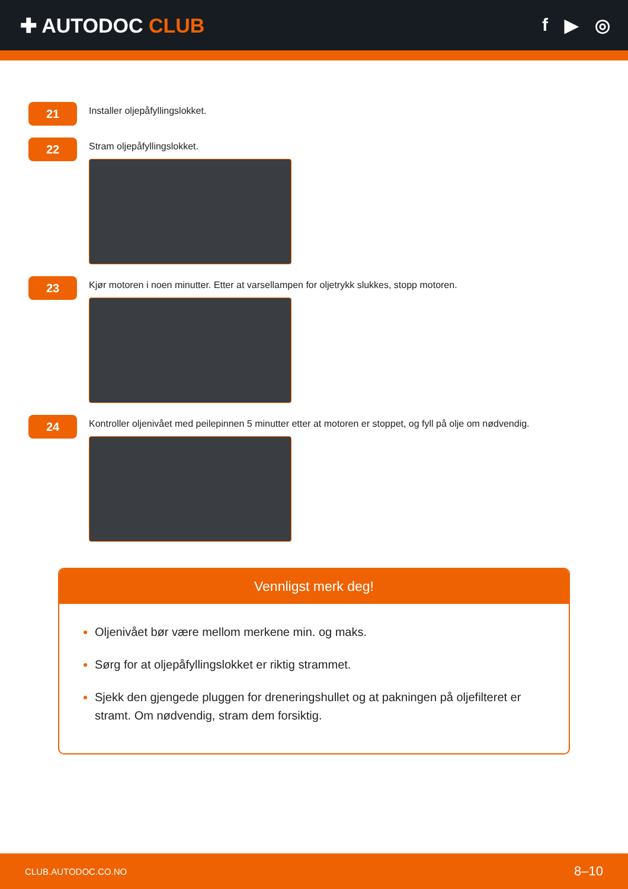✚ AUTODOC CLUB f ▶ ◎
21
Installer oljepåfyllingslokket.
22
Stram oljepåfyllingslokket.
23
Kjør motoren i noen minutter. Etter at varsellampen for oljetrykk slukkes, stopp motoren.
24
Kontroller oljenivået med peilepinnen 5 minutter etter at motoren er stoppet, og fyll på olje om nødvendig.
Vennligst merk deg!
Oljenivået bør være mellom merkene min. og maks.
Sørg for at oljepåfyllingslokket er riktig strammet.
Sjekk den gjengede pluggen for dreneringshullet og at pakningen på oljefilteret er stramt. Om nødvendig, stram dem forsiktig.
CLUB.AUTODOC.CO.NO 8–10